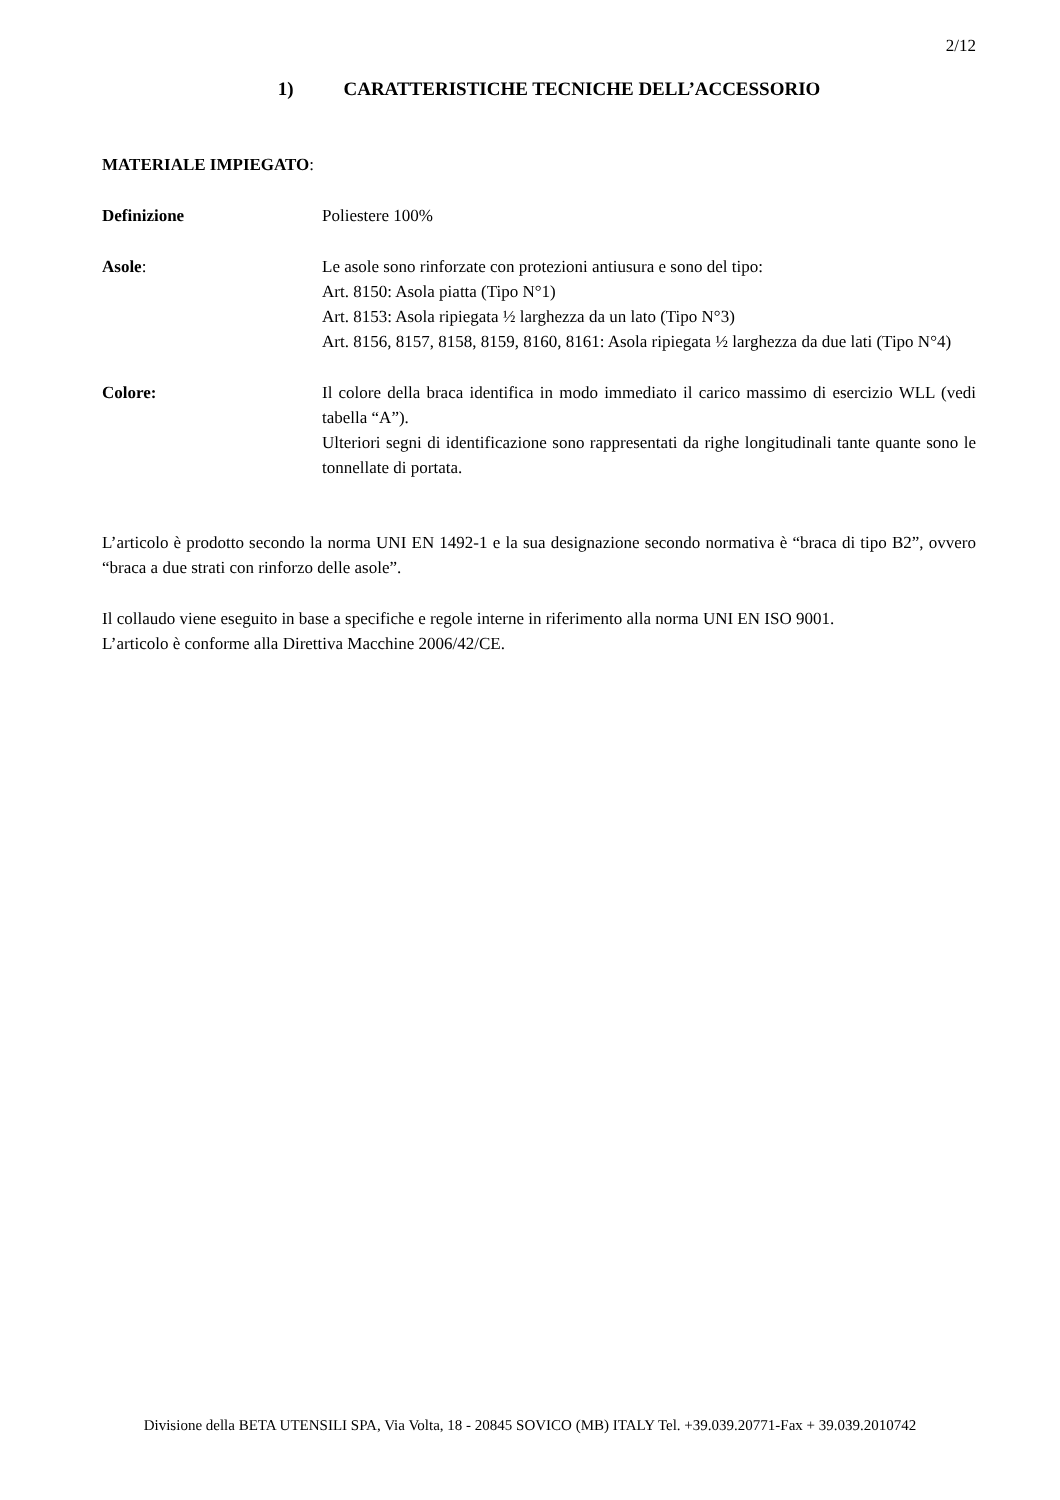2/12
1) CARATTERISTICHE TECNICHE DELL’ACCESSORIO
MATERIALE IMPIEGATO:
Definizione Poliestere 100%
Asole: Le asole sono rinforzate con protezioni antiusura e sono del tipo:
Art. 8150: Asola piatta (Tipo N°1)
Art. 8153: Asola ripiegata ½ larghezza da un lato (Tipo N°3)
Art. 8156, 8157, 8158, 8159, 8160, 8161: Asola ripiegata ½ larghezza da due lati (Tipo N°4)
Colore: Il colore della braca identifica in modo immediato il carico massimo di esercizio WLL (vedi tabella “A”).
Ulteriori segni di identificazione sono rappresentati da righe longitudinali tante quante sono le tonnellate di portata.
L’articolo è prodotto secondo la norma UNI EN 1492-1 e la sua designazione secondo normativa è “braca di tipo B2”, ovvero “braca a due strati con rinforzo delle asole”.
Il collaudo viene eseguito in base a specifiche e regole interne in riferimento alla norma UNI EN ISO 9001.
L’articolo è conforme alla Direttiva Macchine 2006/42/CE.
Divisione della BETA UTENSILI SPA, Via Volta, 18 - 20845 SOVICO (MB) ITALY Tel. +39.039.20771-Fax + 39.039.2010742